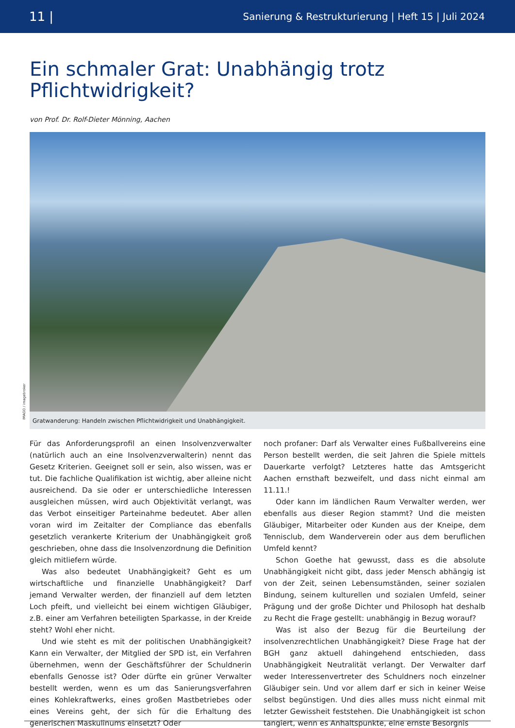11 | Sanierung & Restrukturierung | Heft 15 | Juli 2024
Ein schmaler Grat: Unabhängig trotz
Pflichtwidrigkeit?
von Prof. Dr. Rolf-Dieter Mönning, Aachen
IMAGO / imagebroker
Gratwanderung: Handeln zwischen Pflichtwidrigkeit und Unabhängigkeit.
Für das Anforderungsprofil an einen Insolvenzverwalter (natürlich auch an eine Insolvenzverwalterin) nennt das Gesetz Kriterien. Geeignet soll er sein, also wissen, was er tut. Die fachliche Qualifikation ist wichtig, aber alleine nicht ausreichend. Da sie oder er unterschiedliche Interessen ausgleichen müssen, wird auch Objektivität verlangt, was das Verbot einseitiger Parteinahme bedeutet. Aber allen voran wird im Zeitalter der Compliance das ebenfalls gesetzlich verankerte Kriterium der Unabhängigkeit groß geschrieben, ohne dass die Insolvenzordnung die Definition gleich mitliefern würde.
Was also bedeutet Unabhängigkeit? Geht es um wirtschaftliche und finanzielle Unabhängigkeit? Darf jemand Verwalter werden, der finanziell auf dem letzten Loch pfeift, und vielleicht bei einem wichtigen Gläubiger, z.B. einer am Verfahren beteiligten Sparkasse, in der Kreide steht? Wohl eher nicht.
Und wie steht es mit der politischen Unabhängigkeit? Kann ein Verwalter, der Mitglied der SPD ist, ein Verfahren übernehmen, wenn der Geschäftsführer der Schuldnerin ebenfalls Genosse ist? Oder dürfte ein grüner Verwalter bestellt werden, wenn es um das Sanierungsverfahren eines Kohlekraftwerks, eines großen Mastbetriebes oder eines Vereins geht, der sich für die Erhaltung des generischen Maskulinums einsetzt? Oder
noch profaner: Darf als Verwalter eines Fußballvereins eine Person bestellt werden, die seit Jahren die Spiele mittels Dauerkarte verfolgt? Letzteres hatte das Amtsgericht Aachen ernsthaft bezweifelt, und dass nicht einmal am 11.11.!
Oder kann im ländlichen Raum Verwalter werden, wer ebenfalls aus dieser Region stammt? Und die meisten Gläubiger, Mitarbeiter oder Kunden aus der Kneipe, dem Tennisclub, dem Wanderverein oder aus dem beruflichen Umfeld kennt?
Schon Goethe hat gewusst, dass es die absolute Unabhängigkeit nicht gibt, dass jeder Mensch abhängig ist von der Zeit, seinen Lebensumständen, seiner sozialen Bindung, seinem kulturellen und sozialen Umfeld, seiner Prägung und der große Dichter und Philosoph hat deshalb zu Recht die Frage gestellt: unabhängig in Bezug worauf?
Was ist also der Bezug für die Beurteilung der insolvenzrechtlichen Unabhängigkeit? Diese Frage hat der BGH ganz aktuell dahingehend entschieden, dass Unabhängigkeit Neutralität verlangt. Der Verwalter darf weder Interessenvertreter des Schuldners noch einzelner Gläubiger sein. Und vor allem darf er sich in keiner Weise selbst begünstigen. Und dies alles muss nicht einmal mit letzter Gewissheit feststehen. Die Unabhängigkeit ist schon tangiert, wenn es Anhaltspunkte, eine ernste Besorgnis